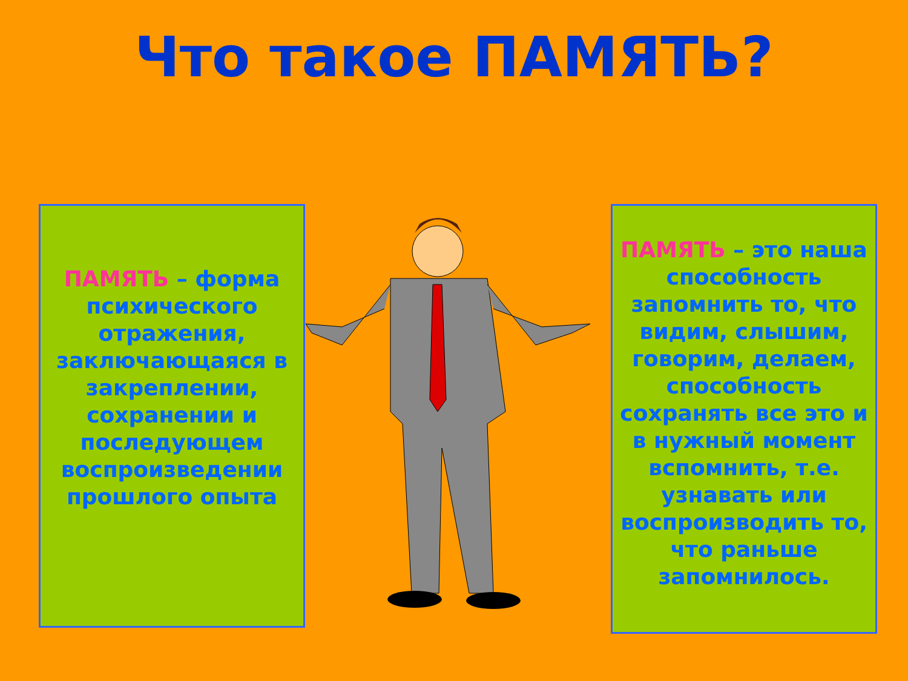Что такое ПАМЯТЬ?
ПАМЯТЬ – форма психического отражения, заключающаяся в закреплении, сохранении и последующем воспроизведении прошлого опыта
ПАМЯТЬ – это наша способность запомнить то, что видим, слышим, говорим, делаем, способность сохранять все это и в нужный момент вспомнить, т.е. узнавать или воспроизводить то, что раньше запомнилось.